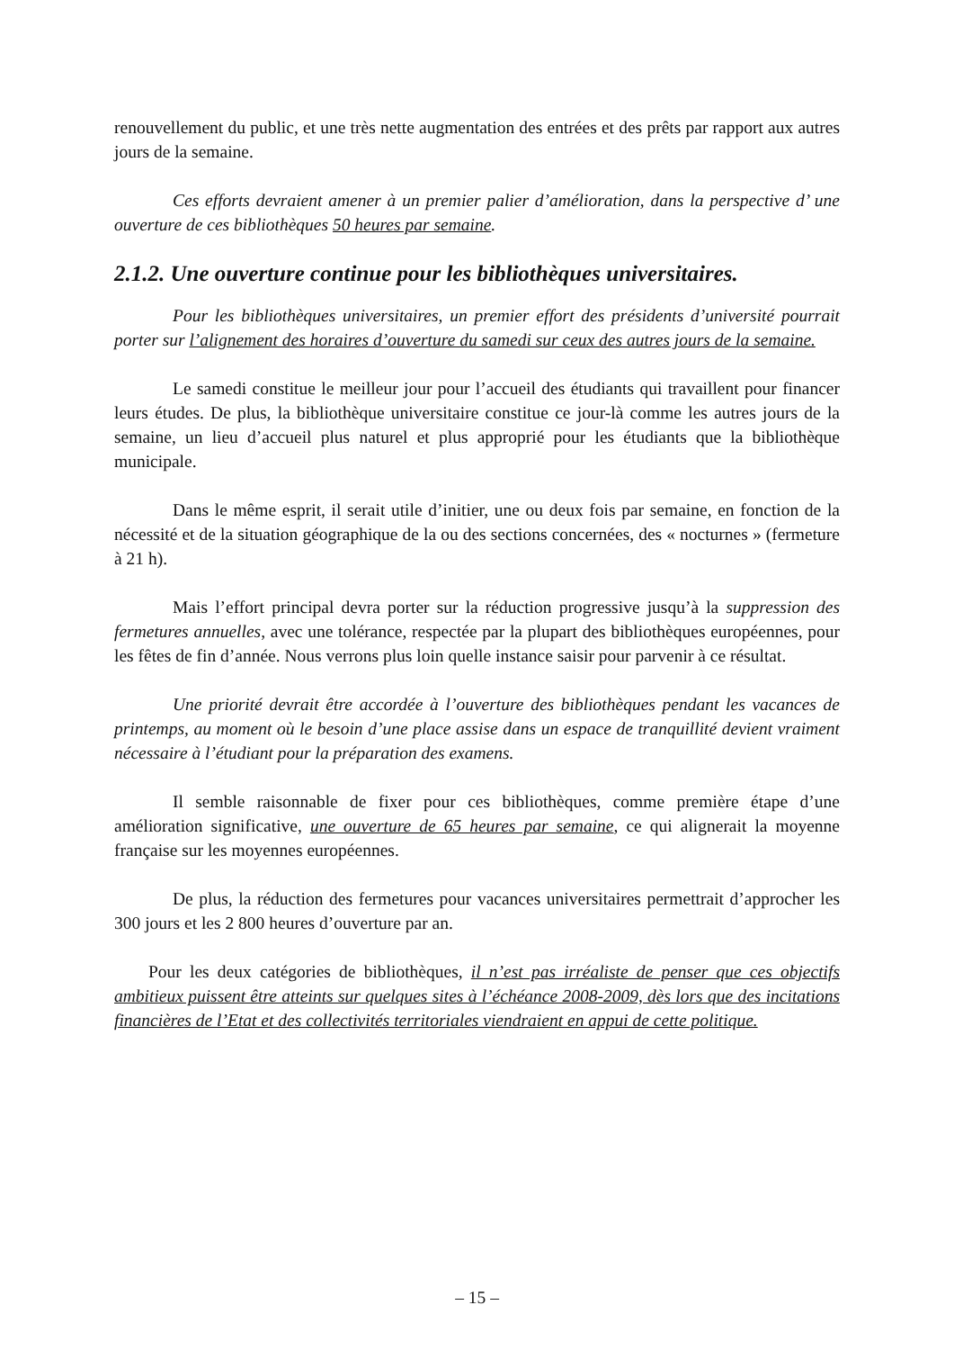renouvellement du public, et une très nette augmentation des entrées et des prêts par rapport aux autres jours de la semaine.
Ces efforts devraient amener à un premier palier d’amélioration, dans la perspective d’ une ouverture de ces bibliothèques 50 heures par semaine.
2.1.2. Une ouverture continue pour les bibliothèques universitaires.
Pour les bibliothèques universitaires, un premier effort des présidents d’université pourrait porter sur l’alignement des horaires d’ouverture du samedi sur ceux des autres jours de la semaine.
Le samedi constitue le meilleur jour pour l’accueil des étudiants qui travaillent pour financer leurs études. De plus, la bibliothèque universitaire constitue ce jour-là comme les autres jours de la semaine, un lieu d’accueil plus naturel et plus approprié pour les étudiants que la bibliothèque municipale.
Dans le même esprit, il serait utile d’initier, une ou deux fois par semaine, en fonction de la nécessité et de la situation géographique de la ou des sections concernées, des « nocturnes » (fermeture à 21 h).
Mais l’effort principal devra porter sur la réduction progressive jusqu’à la suppression des fermetures annuelles, avec une tolérance, respectée par la plupart des bibliothèques européennes, pour les fêtes de fin d’année. Nous verrons plus loin quelle instance saisir pour parvenir à ce résultat.
Une priorité devrait être accordée à l’ouverture des bibliothèques pendant les vacances de printemps, au moment où le besoin d’une place assise dans un espace de tranquillité devient vraiment nécessaire à l’étudiant pour la préparation des examens.
Il semble raisonnable de fixer pour ces bibliothèques, comme première étape d’une amélioration significative, une ouverture de 65 heures par semaine, ce qui alignerait la moyenne française sur les moyennes européennes.
De plus, la réduction des fermetures pour vacances universitaires permettrait d’approcher les 300 jours et les 2 800 heures d’ouverture par an.
Pour les deux catégories de bibliothèques, il n’est pas irréaliste de penser que ces objectifs ambitieux puissent être atteints sur quelques sites à l’échéance 2008-2009, dès lors que des incitations financières de l’Etat et des collectivités territoriales viendraient en appui de cette politique.
– 15 –